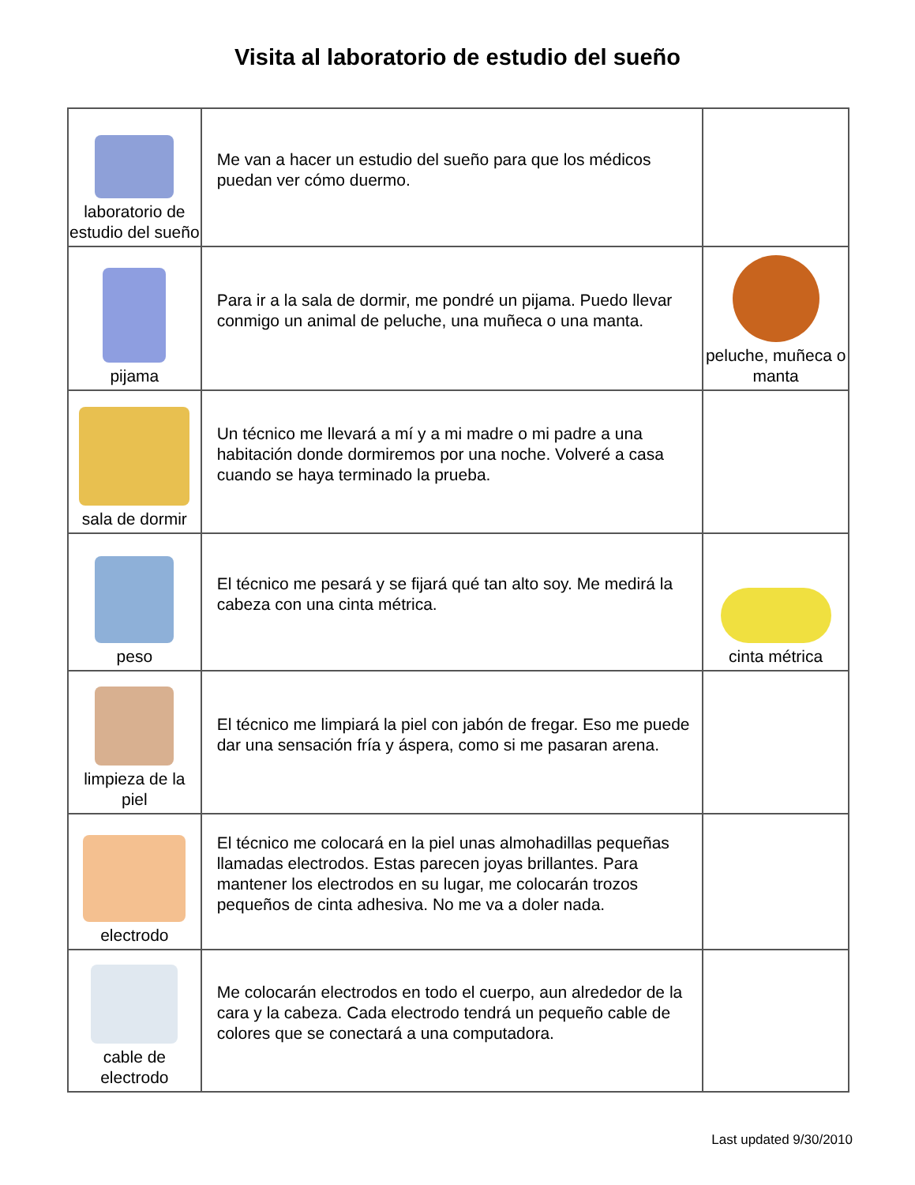Visita al laboratorio de estudio del sueño
| laboratorio de estudio del sueño | Me van a hacer un estudio del sueño para que los médicos puedan ver cómo duermo. | |
| pijama | Para ir a la sala de dormir, me pondré un pijama. Puedo llevar conmigo un animal de peluche, una muñeca o una manta. | peluche, muñeca o manta |
| sala de dormir | Un técnico me llevará a mí y a mi madre o mi padre a una habitación donde dormiremos por una noche. Volveré a casa cuando se haya terminado la prueba. | |
| peso | El técnico me pesará y se fijará qué tan alto soy. Me medirá la cabeza con una cinta métrica. | cinta métrica |
| limpieza de la piel | El técnico me limpiará la piel con jabón de fregar. Eso me puede dar una sensación fría y áspera, como si me pasaran arena. | |
| electrodo | El técnico me colocará en la piel unas almohadillas pequeñas llamadas electrodos. Estas parecen joyas brillantes. Para mantener los electrodos en su lugar, me colocarán trozos pequeños de cinta adhesiva. No me va a doler nada. | |
| cable de electrodo | Me colocarán electrodos en todo el cuerpo, aun alrededor de la cara y la cabeza. Cada electrodo tendrá un pequeño cable de colores que se conectará a una computadora. | |
Last updated 9/30/2010